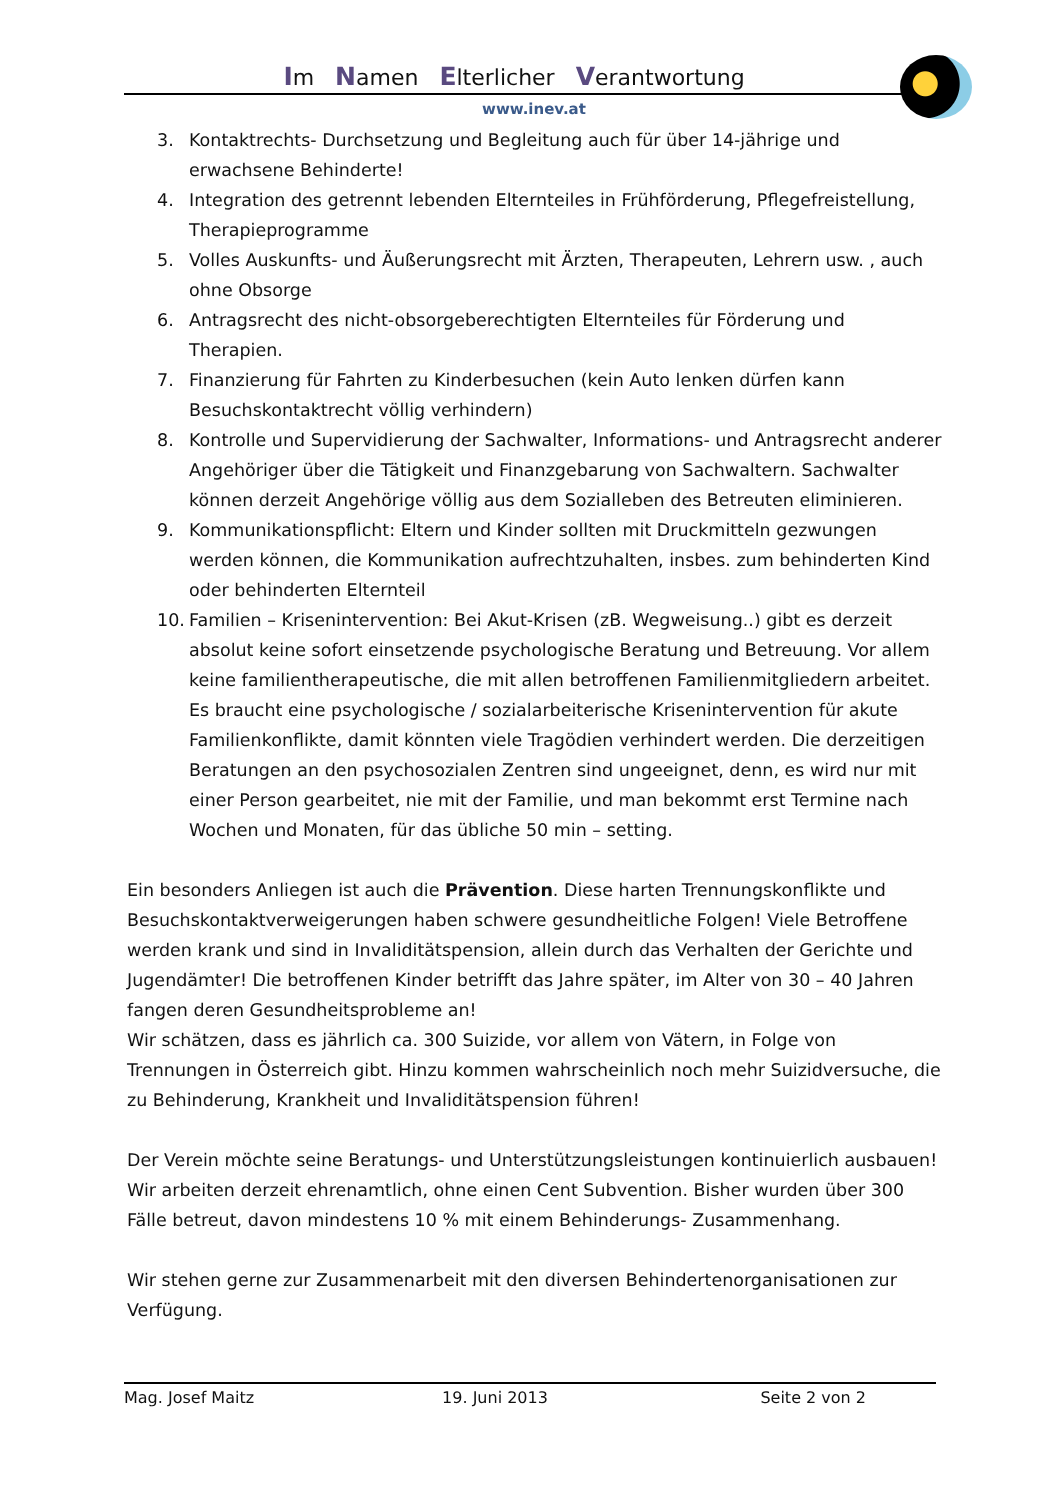Im Namen Elterlicher Verantwortung
www.inev.at
3. Kontaktrechts- Durchsetzung und Begleitung auch für über 14-jährige und erwachsene Behinderte!
4. Integration des getrennt lebenden Elternteiles in Frühförderung, Pflegefreistellung, Therapieprogramme
5. Volles Auskunfts- und Äußerungsrecht mit Ärzten, Therapeuten, Lehrern usw. , auch ohne Obsorge
6. Antragsrecht des nicht-obsorgeberechtigten Elternteiles für Förderung und Therapien.
7. Finanzierung für Fahrten zu Kinderbesuchen (kein Auto lenken dürfen kann Besuchskontaktrecht völlig verhindern)
8. Kontrolle und Supervidierung der Sachwalter, Informations- und Antragsrecht anderer Angehöriger über die Tätigkeit und Finanzgebarung von Sachwaltern. Sachwalter können derzeit Angehörige völlig aus dem Sozialleben des Betreuten eliminieren.
9. Kommunikationspflicht: Eltern und Kinder sollten mit Druckmitteln gezwungen werden können, die Kommunikation aufrechtzuhalten, insbes. zum behinderten Kind oder behinderten Elternteil
10. Familien – Krisenintervention: Bei Akut-Krisen (zB. Wegweisung..) gibt es derzeit absolut keine sofort einsetzende psychologische Beratung und Betreuung. Vor allem keine familientherapeutische, die mit allen betroffenen Familienmitgliedern arbeitet. Es braucht eine psychologische / sozialarbeiterische Krisenintervention für akute Familienkonflikte, damit könnten viele Tragödien verhindert werden. Die derzeitigen Beratungen an den psychosozialen Zentren sind ungeeignet, denn, es wird nur mit einer Person gearbeitet, nie mit der Familie, und man bekommt erst Termine nach Wochen und Monaten, für das übliche 50 min – setting.
Ein besonders Anliegen ist auch die Prävention. Diese harten Trennungskonflikte und Besuchskontaktverweigerungen haben schwere gesundheitliche Folgen! Viele Betroffene werden krank und sind in Invaliditätspension, allein durch das Verhalten der Gerichte und Jugendämter! Die betroffenen Kinder betrifft das Jahre später, im Alter von 30 – 40 Jahren fangen deren Gesundheitsprobleme an!
Wir schätzen, dass es jährlich ca. 300 Suizide, vor allem von Vätern, in Folge von Trennungen in Österreich gibt. Hinzu kommen wahrscheinlich noch mehr Suizidversuche, die zu Behinderung, Krankheit und Invaliditätspension führen!
Der Verein möchte seine Beratungs- und Unterstützungsleistungen kontinuierlich ausbauen! Wir arbeiten derzeit ehrenamtlich, ohne einen Cent Subvention. Bisher wurden über 300 Fälle betreut, davon mindestens 10 % mit einem Behinderungs- Zusammenhang.
Wir stehen gerne zur Zusammenarbeit mit den diversen Behindertenorganisationen zur Verfügung.
Mag. Josef Maitz 19. Juni 2013 Seite 2 von 2